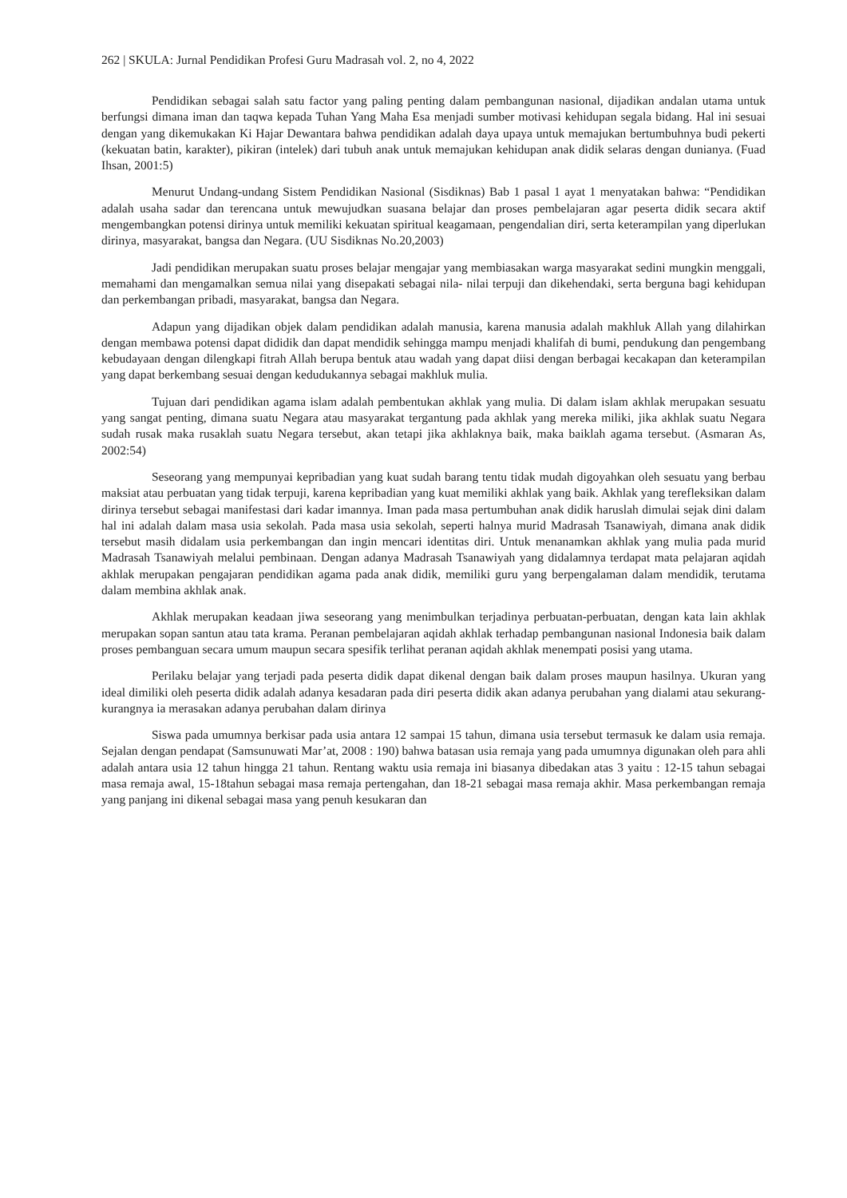262 | SKULA: Jurnal Pendidikan Profesi Guru Madrasah vol. 2, no 4, 2022
Pendidikan sebagai salah satu factor yang paling penting dalam pembangunan nasional, dijadikan andalan utama untuk berfungsi dimana iman dan taqwa kepada Tuhan Yang Maha Esa menjadi sumber motivasi kehidupan segala bidang. Hal ini sesuai dengan yang dikemukakan Ki Hajar Dewantara bahwa pendidikan adalah daya upaya untuk memajukan bertumbuhnya budi pekerti (kekuatan batin, karakter), pikiran (intelek) dari tubuh anak untuk memajukan kehidupan anak didik selaras dengan dunianya. (Fuad Ihsan, 2001:5)
Menurut Undang-undang Sistem Pendidikan Nasional (Sisdiknas) Bab 1 pasal 1 ayat 1 menyatakan bahwa: “Pendidikan adalah usaha sadar dan terencana untuk mewujudkan suasana belajar dan proses pembelajaran agar peserta didik secara aktif mengembangkan potensi dirinya untuk memiliki kekuatan spiritual keagamaan, pengendalian diri, serta keterampilan yang diperlukan dirinya, masyarakat, bangsa dan Negara. (UU Sisdiknas No.20,2003)
Jadi pendidikan merupakan suatu proses belajar mengajar yang membiasakan warga masyarakat sedini mungkin menggali, memahami dan mengamalkan semua nilai yang disepakati sebagai nila- nilai terpuji dan dikehendaki, serta berguna bagi kehidupan dan perkembangan pribadi, masyarakat, bangsa dan Negara.
Adapun yang dijadikan objek dalam pendidikan adalah manusia, karena manusia adalah makhluk Allah yang dilahirkan dengan membawa potensi dapat dididik dan dapat mendidik sehingga mampu menjadi khalifah di bumi, pendukung dan pengembang kebudayaan dengan dilengkapi fitrah Allah berupa bentuk atau wadah yang dapat diisi dengan berbagai kecakapan dan keterampilan yang dapat berkembang sesuai dengan kedudukannya sebagai makhluk mulia.
Tujuan dari pendidikan agama islam adalah pembentukan akhlak yang mulia. Di dalam islam akhlak merupakan sesuatu yang sangat penting, dimana suatu Negara atau masyarakat tergantung pada akhlak yang mereka miliki, jika akhlak suatu Negara sudah rusak maka rusaklah suatu Negara tersebut, akan tetapi jika akhlaknya baik, maka baiklah agama tersebut. (Asmaran As, 2002:54)
Seseorang yang mempunyai kepribadian yang kuat sudah barang tentu tidak mudah digoyahkan oleh sesuatu yang berbau maksiat atau perbuatan yang tidak terpuji, karena kepribadian yang kuat memiliki akhlak yang baik. Akhlak yang terefleksikan dalam dirinya tersebut sebagai manifestasi dari kadar imannya. Iman pada masa pertumbuhan anak didik haruslah dimulai sejak dini dalam hal ini adalah dalam masa usia sekolah. Pada masa usia sekolah, seperti halnya murid Madrasah Tsanawiyah, dimana anak didik tersebut masih didalam usia perkembangan dan ingin mencari identitas diri. Untuk menanamkan akhlak yang mulia pada murid Madrasah Tsanawiyah melalui pembinaan. Dengan adanya Madrasah Tsanawiyah yang didalamnya terdapat mata pelajaran aqidah akhlak merupakan pengajaran pendidikan agama pada anak didik, memiliki guru yang berpengalaman dalam mendidik, terutama dalam membina akhlak anak.
Akhlak merupakan keadaan jiwa seseorang yang menimbulkan terjadinya perbuatan-perbuatan, dengan kata lain akhlak merupakan sopan santun atau tata krama. Peranan pembelajaran aqidah akhlak terhadap pembangunan nasional Indonesia baik dalam proses pembanguan secara umum maupun secara spesifik terlihat peranan aqidah akhlak menempati posisi yang utama.
Perilaku belajar yang terjadi pada peserta didik dapat dikenal dengan baik dalam proses maupun hasilnya. Ukuran yang ideal dimiliki oleh peserta didik adalah adanya kesadaran pada diri peserta didik akan adanya perubahan yang dialami atau sekurang-kurangnya ia merasakan adanya perubahan dalam dirinya
Siswa pada umumnya berkisar pada usia antara 12 sampai 15 tahun, dimana usia tersebut termasuk ke dalam usia remaja. Sejalan dengan pendapat (Samsunuwati Mar’at, 2008 : 190) bahwa batasan usia remaja yang pada umumnya digunakan oleh para ahli adalah antara usia 12 tahun hingga 21 tahun. Rentang waktu usia remaja ini biasanya dibedakan atas 3 yaitu : 12-15 tahun sebagai masa remaja awal, 15-18tahun sebagai masa remaja pertengahan, dan 18-21 sebagai masa remaja akhir. Masa perkembangan remaja yang panjang ini dikenal sebagai masa yang penuh kesukaran dan